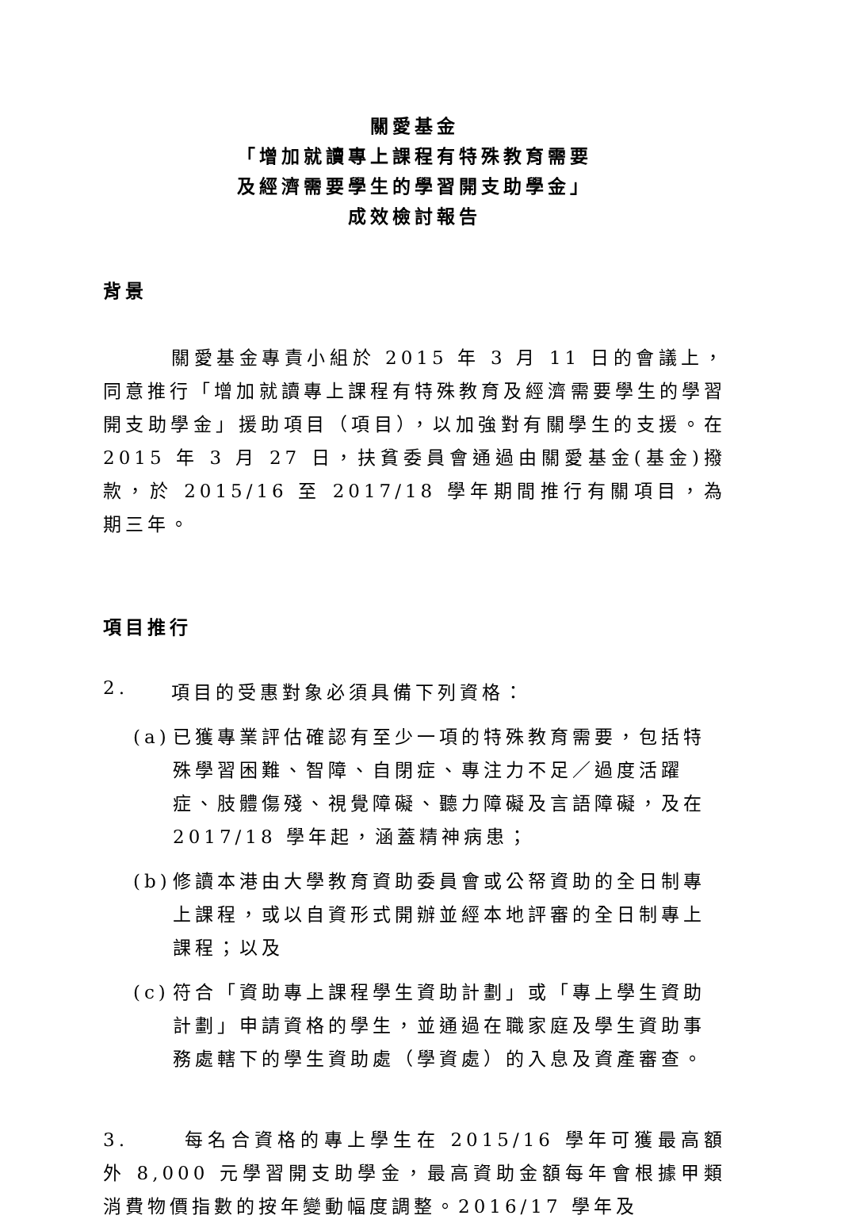關愛基金
「增加就讀專上課程有特殊教育需要
及經濟需要學生的學習開支助學金」
成效檢討報告
背景
關愛基金專責小組於 2015 年 3 月 11 日的會議上，同意推行「增加就讀專上課程有特殊教育及經濟需要學生的學習開支助學金」援助項目（項目），以加強對有關學生的支援。在 2015 年 3 月 27 日，扶貧委員會通過由關愛基金(基金)撥款，於 2015/16 至 2017/18 學年期間推行有關項目，為期三年。
項目推行
2. 項目的受惠對象必須具備下列資格：
(a) 已獲專業評估確認有至少一項的特殊教育需要，包括特殊學習困難、智障、自閉症、專注力不足／過度活躍症、肢體傷殘、視覺障礙、聽力障礙及言語障礙，及在 2017/18 學年起，涵蓋精神病患；
(b) 修讀本港由大學教育資助委員會或公帑資助的全日制專上課程，或以自資形式開辦並經本地評審的全日制專上課程；以及
(c) 符合「資助專上課程學生資助計劃」或「專上學生資助計劃」申請資格的學生，並通過在職家庭及學生資助事務處轄下的學生資助處（學資處）的入息及資產審查。
3. 每名合資格的專上學生在 2015/16 學年可獲最高額外 8,000 元學習開支助學金，最高資助金額每年會根據甲類消費物價指數的按年變動幅度調整。2016/17 學年及